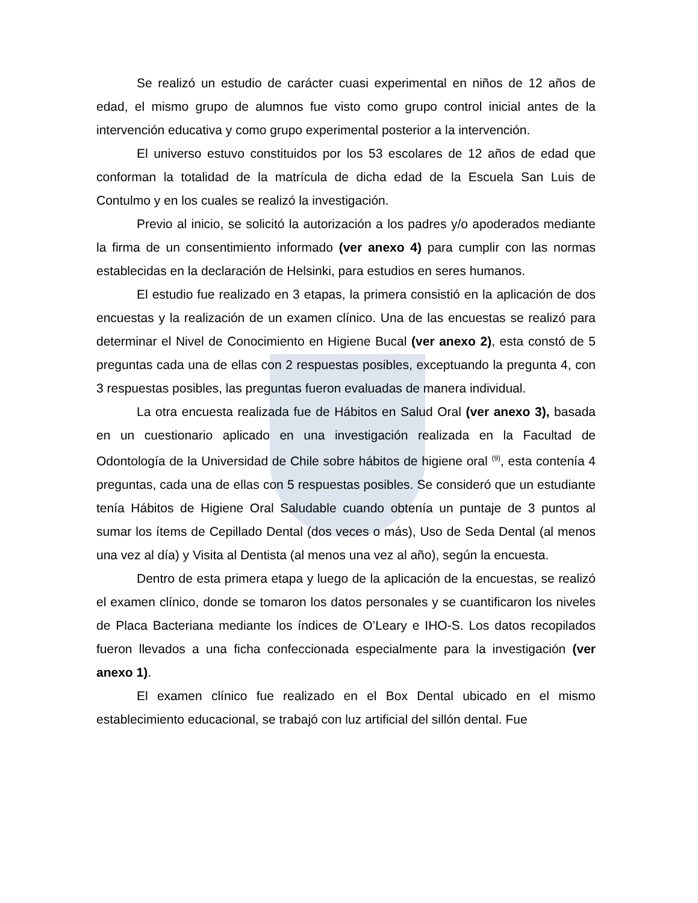Se realizó un estudio de carácter cuasi experimental en niños de 12 años de edad, el mismo grupo de alumnos fue visto como grupo control inicial antes de la intervención educativa y como grupo experimental posterior a la intervención.
El universo estuvo constituidos por los 53 escolares de 12 años de edad que conforman la totalidad de la matrícula de dicha edad de la Escuela San Luis de Contulmo y en los cuales se realizó la investigación.
Previo al inicio, se solicitó la autorización a los padres y/o apoderados mediante la firma de un consentimiento informado (ver anexo 4) para cumplir con las normas establecidas en la declaración de Helsinki, para estudios en seres humanos.
El estudio fue realizado en 3 etapas, la primera consistió en la aplicación de dos encuestas y la realización de un examen clínico. Una de las encuestas se realizó para determinar el Nivel de Conocimiento en Higiene Bucal (ver anexo 2), esta constó de 5 preguntas cada una de ellas con 2 respuestas posibles, exceptuando la pregunta 4, con 3 respuestas posibles, las preguntas fueron evaluadas de manera individual.
La otra encuesta realizada fue de Hábitos en Salud Oral (ver anexo 3), basada en un cuestionario aplicado en una investigación realizada en la Facultad de Odontología de la Universidad de Chile sobre hábitos de higiene oral <sup>(9)</sup>, esta contenía 4 preguntas, cada una de ellas con 5 respuestas posibles. Se consideró que un estudiante tenía Hábitos de Higiene Oral Saludable cuando obtenía un puntaje de 3 puntos al sumar los ítems de Cepillado Dental (dos veces o más), Uso de Seda Dental (al menos una vez al día) y Visita al Dentista (al menos una vez al año), según la encuesta.
Dentro de esta primera etapa y luego de la aplicación de la encuestas, se realizó el examen clínico, donde se tomaron los datos personales y se cuantificaron los niveles de Placa Bacteriana mediante los índices de O’Leary e IHO-S. Los datos recopilados fueron llevados a una ficha confeccionada especialmente para la investigación (ver anexo 1).
El examen clínico fue realizado en el Box Dental ubicado en el mismo establecimiento educacional, se trabajó con luz artificial del sillón dental. Fue